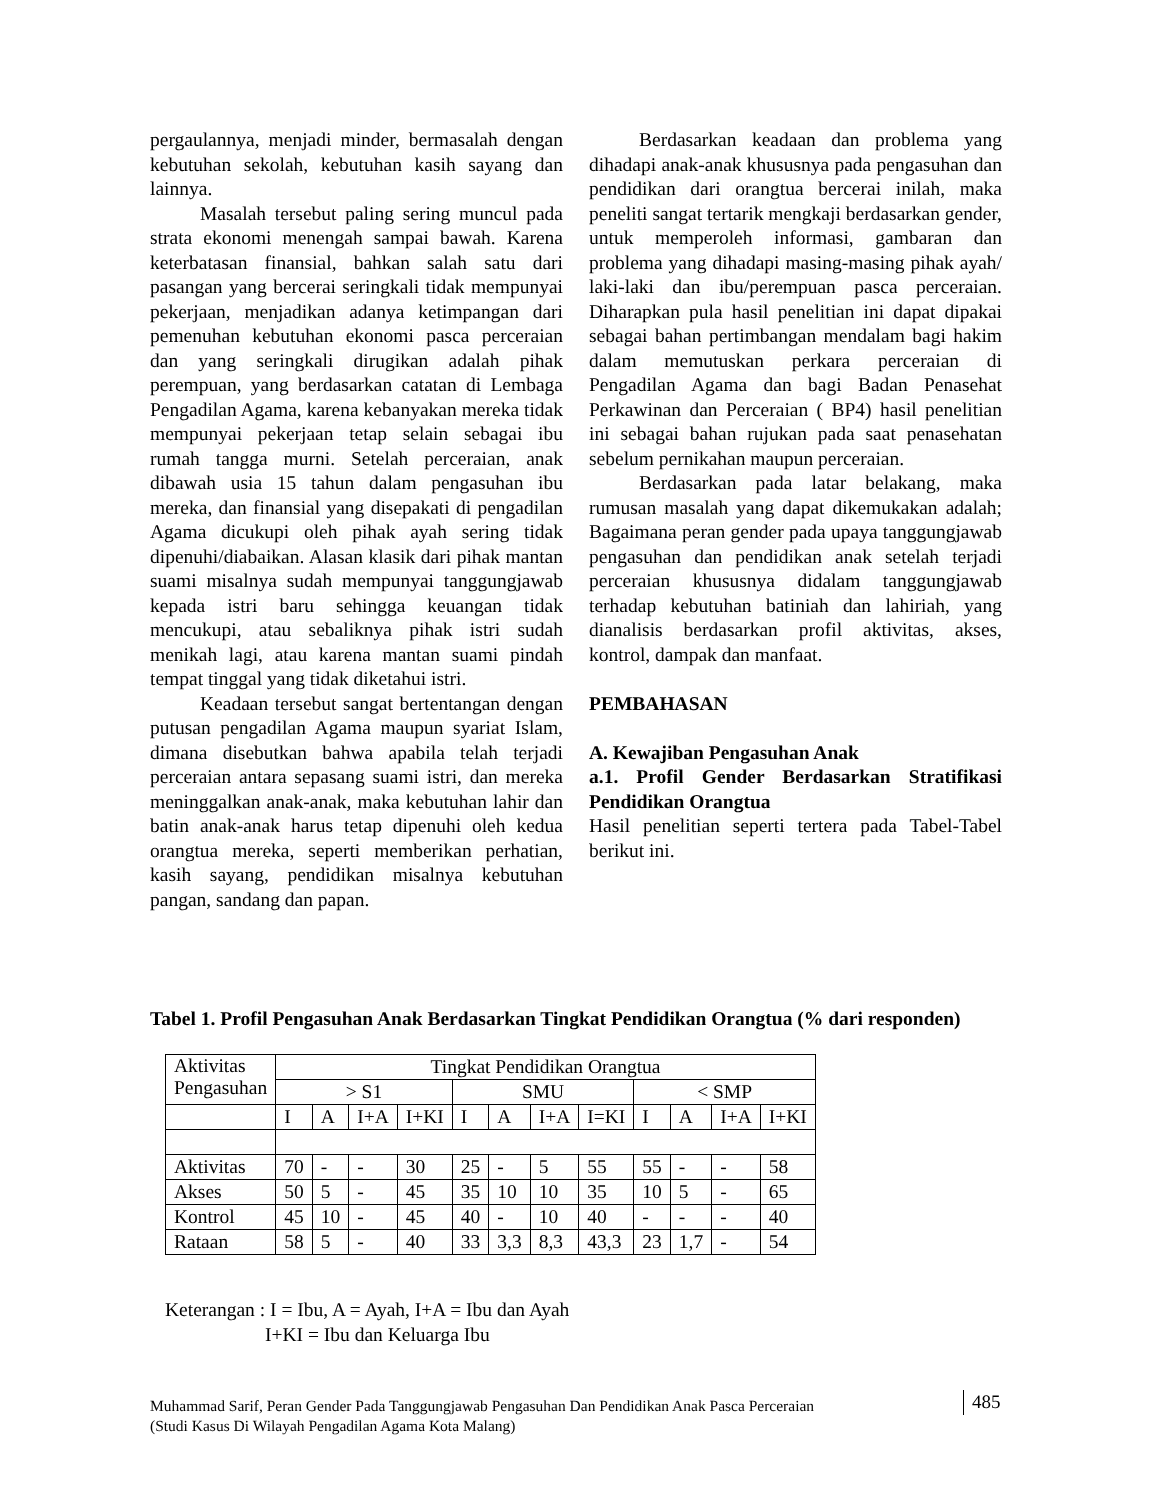pergaulannya, menjadi minder, bermasalah dengan kebutuhan sekolah, kebutuhan kasih sayang dan lainnya.
Masalah tersebut paling sering muncul pada strata ekonomi menengah sampai bawah. Karena keterbatasan finansial, bahkan salah satu dari pasangan yang bercerai seringkali tidak mempunyai pekerjaan, menjadikan adanya ketimpangan dari pemenuhan kebutuhan ekonomi pasca perceraian dan yang seringkali dirugikan adalah pihak perempuan, yang berdasarkan catatan di Lembaga Pengadilan Agama, karena kebanyakan mereka tidak mempunyai pekerjaan tetap selain sebagai ibu rumah tangga murni. Setelah perceraian, anak dibawah usia 15 tahun dalam pengasuhan ibu mereka, dan finansial yang disepakati di pengadilan Agama dicukupi oleh pihak ayah sering tidak dipenuhi/diabaikan. Alasan klasik dari pihak mantan suami misalnya sudah mempunyai tanggungjawab kepada istri baru sehingga keuangan tidak mencukupi, atau sebaliknya pihak istri sudah menikah lagi, atau karena mantan suami pindah tempat tinggal yang tidak diketahui istri.
Keadaan tersebut sangat bertentangan dengan putusan pengadilan Agama maupun syariat Islam, dimana disebutkan bahwa apabila telah terjadi perceraian antara sepasang suami istri, dan mereka meninggalkan anak-anak, maka kebutuhan lahir dan batin anak-anak harus tetap dipenuhi oleh kedua orangtua mereka, seperti memberikan perhatian, kasih sayang, pendidikan misalnya kebutuhan pangan, sandang dan papan.
Berdasarkan keadaan dan problema yang dihadapi anak-anak khususnya pada pengasuhan dan pendidikan dari orangtua bercerai inilah, maka peneliti sangat tertarik mengkaji berdasarkan gender, untuk memperoleh informasi, gambaran dan problema yang dihadapi masing-masing pihak ayah/ laki-laki dan ibu/perempuan pasca perceraian. Diharapkan pula hasil penelitian ini dapat dipakai sebagai bahan pertimbangan mendalam bagi hakim dalam memutuskan perkara perceraian di Pengadilan Agama dan bagi Badan Penasehat Perkawinan dan Perceraian ( BP4) hasil penelitian ini sebagai bahan rujukan pada saat penasehatan sebelum pernikahan maupun perceraian.
Berdasarkan pada latar belakang, maka rumusan masalah yang dapat dikemukakan adalah; Bagaimana peran gender pada upaya tanggungjawab pengasuhan dan pendidikan anak setelah terjadi perceraian khususnya didalam tanggungjawab terhadap kebutuhan batiniah dan lahiriah, yang dianalisis berdasarkan profil aktivitas, akses, kontrol, dampak dan manfaat.
PEMBAHASAN
A. Kewajiban Pengasuhan Anak
a.1. Profil Gender Berdasarkan Stratifikasi Pendidikan Orangtua
Hasil penelitian seperti tertera pada Tabel-Tabel berikut ini.
Tabel 1. Profil Pengasuhan Anak Berdasarkan Tingkat Pendidikan Orangtua (% dari responden)
| Aktivitas Pengasuhan | Tingkat Pendidikan Orangtua | | | | | | | | | | | |
| | > S1 | | | | SMU | | | | < SMP | | | |
| | I | A | I+A | I+KI | I | A | I+A | I=KI | I | A | I+A | I+KI |
| Aktivitas | 70 | - | - | 30 | 25 | - | 5 | 55 | 55 | - | - | 58 |
| Akses | 50 | 5 | - | 45 | 35 | 10 | 10 | 35 | 10 | 5 | - | 65 |
| Kontrol | 45 | 10 | - | 45 | 40 | - | 10 | 40 | - | - | - | 40 |
| Rataan | 58 | 5 | - | 40 | 33 | 3,3 | 8,3 | 43,3 | 23 | 1,7 | - | 54 |
Keterangan : I = Ibu, A = Ayah, I+A = Ibu dan Ayah
I+KI = Ibu dan Keluarga Ibu
Muhammad Sarif, Peran Gender Pada Tanggungjawab Pengasuhan Dan Pendidikan Anak Pasca Perceraian
(Studi Kasus Di Wilayah Pengadilan Agama Kota Malang)
485